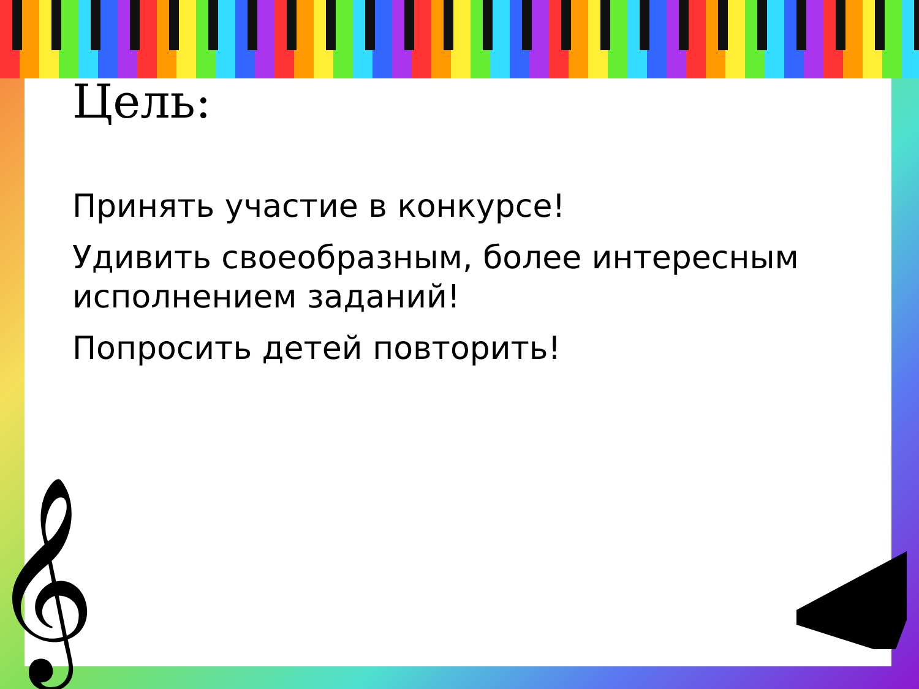Цель:
Принять участие в конкурсе!
Удивить своеобразным, более интересным исполнением заданий!
Попросить детей повторить!
𝄞